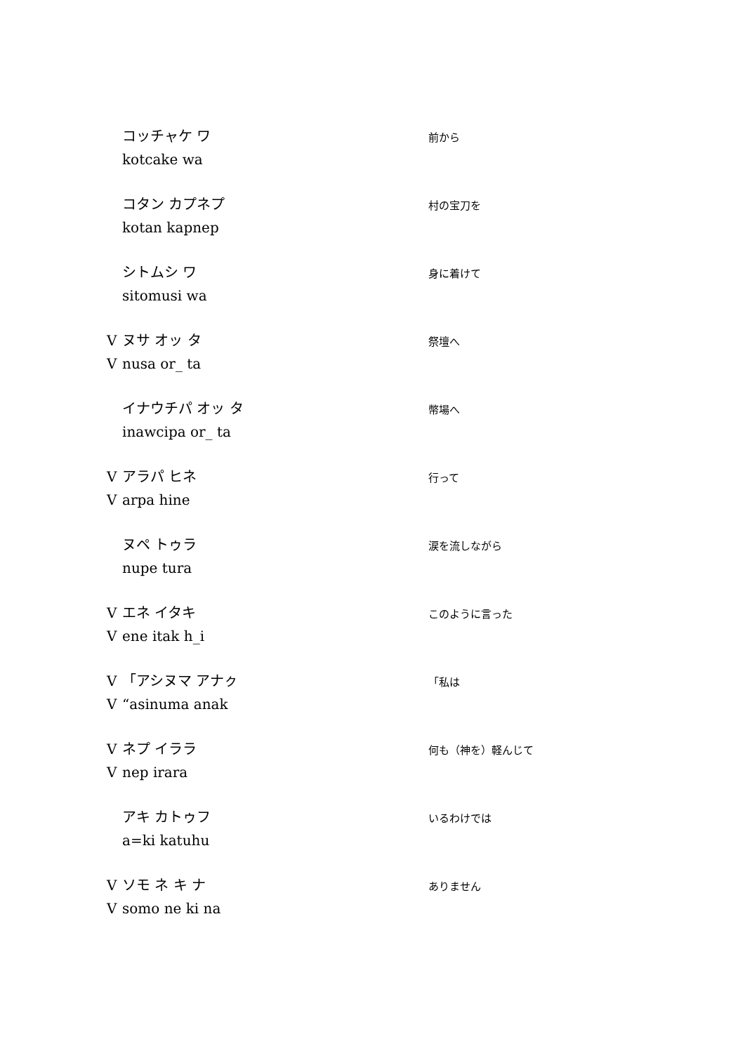コッチャケ ワ
kotcake wa
前から
コタン カプネプ
kotan kapnep
村の宝刀を
シトムシ ワ
sitomusi wa
身に着けて
Vヌサ オッ タ
Vnusa or_ ta
祭壇へ
イナウチパ オッ タ
inawcipa or_ ta
幣場へ
Vアラパ ヒネ
Varpa hine
行って
ヌペ トゥラ
nupe tura
涙を流しながら
Vエネ イタキ
Vene itak h_i
このように言った
V 「アシヌマ アナㇰ
V “asinuma anak
「私は
Vネプ イララ
Vnep irara
何も（神を）軽んじて
アキ カトゥフ
a=ki katuhu
いるわけでは
Vソモ ネ キ ナ
Vsomo ne ki na
ありません